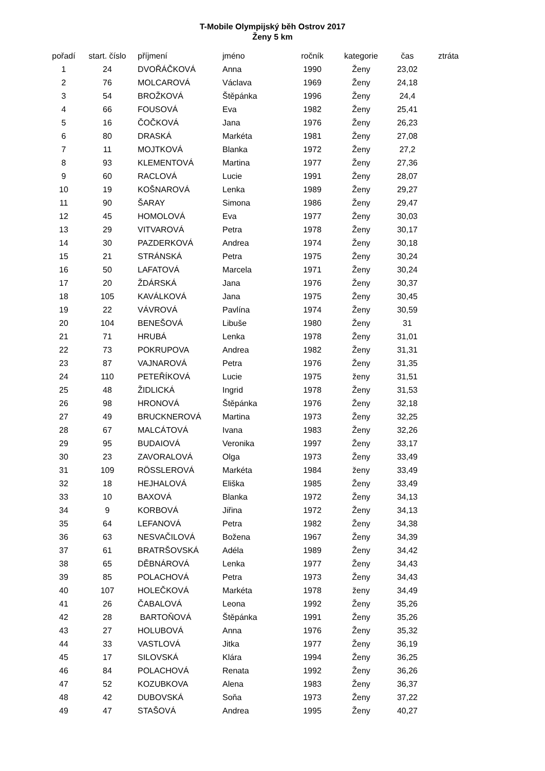T-Mobile Olympijský běh Ostrov 2017
Ženy 5 km
| pořadí | start. číslo | příjmení | jméno | ročník | kategorie | čas | ztráta |
| --- | --- | --- | --- | --- | --- | --- | --- |
| 1 | 24 | DVOŘÁČKOVÁ | Anna | 1990 | Ženy | 23,02 | |
| 2 | 76 | MOLCAROVÁ | Václava | 1969 | Ženy | 24,18 | |
| 3 | 54 | BROŽKOVÁ | Štěpánka | 1996 | Ženy | 24,4 | |
| 4 | 66 | FOUSOVÁ | Eva | 1982 | Ženy | 25,41 | |
| 5 | 16 | ČOČKOVÁ | Jana | 1976 | Ženy | 26,23 | |
| 6 | 80 | DRASKÁ | Markéta | 1981 | Ženy | 27,08 | |
| 7 | 11 | MOJTKOVÁ | Blanka | 1972 | Ženy | 27,2 | |
| 8 | 93 | KLEMENTOVÁ | Martina | 1977 | Ženy | 27,36 | |
| 9 | 60 | RACLOVÁ | Lucie | 1991 | Ženy | 28,07 | |
| 10 | 19 | KOŠNAROVÁ | Lenka | 1989 | Ženy | 29,27 | |
| 11 | 90 | ŠARAY | Simona | 1986 | Ženy | 29,47 | |
| 12 | 45 | HOMOLOVÁ | Eva | 1977 | Ženy | 30,03 | |
| 13 | 29 | VITVAROVÁ | Petra | 1978 | Ženy | 30,17 | |
| 14 | 30 | PAZDERKOVÁ | Andrea | 1974 | Ženy | 30,18 | |
| 15 | 21 | STRÁNSKÁ | Petra | 1975 | Ženy | 30,24 | |
| 16 | 50 | LAFATOVÁ | Marcela | 1971 | Ženy | 30,24 | |
| 17 | 20 | ŽDÁRSKÁ | Jana | 1976 | Ženy | 30,37 | |
| 18 | 105 | KAVÁLKOVÁ | Jana | 1975 | Ženy | 30,45 | |
| 19 | 22 | VÁVROVÁ | Pavlína | 1974 | Ženy | 30,59 | |
| 20 | 104 | BENEŠOVÁ | Libuše | 1980 | Ženy | 31 | |
| 21 | 71 | HRUBÁ | Lenka | 1978 | Ženy | 31,01 | |
| 22 | 73 | POKRUPOVA | Andrea | 1982 | Ženy | 31,31 | |
| 23 | 87 | VAJNAROVÁ | Petra | 1976 | Ženy | 31,35 | |
| 24 | 110 | PETEŘÍKOVÁ | Lucie | 1975 | ženy | 31,51 | |
| 25 | 48 | ŽIDLICKÁ | Ingrid | 1978 | Ženy | 31,53 | |
| 26 | 98 | HRONOVÁ | Štěpánka | 1976 | Ženy | 32,18 | |
| 27 | 49 | BRUCKNEROVÁ | Martina | 1973 | Ženy | 32,25 | |
| 28 | 67 | MALCÁTOVÁ | Ivana | 1983 | Ženy | 32,26 | |
| 29 | 95 | BUDAIOVÁ | Veronika | 1997 | Ženy | 33,17 | |
| 30 | 23 | ZAVORALOVÁ | Olga | 1973 | Ženy | 33,49 | |
| 31 | 109 | RÖSSLEROVÁ | Markéta | 1984 | ženy | 33,49 | |
| 32 | 18 | HEJHALOVÁ | Eliška | 1985 | Ženy | 33,49 | |
| 33 | 10 | BAXOVÁ | Blanka | 1972 | Ženy | 34,13 | |
| 34 | 9 | KORBOVÁ | Jiřina | 1972 | Ženy | 34,13 | |
| 35 | 64 | LEFANOVÁ | Petra | 1982 | Ženy | 34,38 | |
| 36 | 63 | NESVAČILOVÁ | Božena | 1967 | Ženy | 34,39 | |
| 37 | 61 | BRATRŠOVSKÁ | Adéla | 1989 | Ženy | 34,42 | |
| 38 | 65 | DĚBNÁROVÁ | Lenka | 1977 | Ženy | 34,43 | |
| 39 | 85 | POLACHOVÁ | Petra | 1973 | Ženy | 34,43 | |
| 40 | 107 | HOLEČKOVÁ | Markéta | 1978 | ženy | 34,49 | |
| 41 | 26 | ČABALOVÁ | Leona | 1992 | Ženy | 35,26 | |
| 42 | 28 | BARTOŇOVÁ | Štěpánka | 1991 | Ženy | 35,26 | |
| 43 | 27 | HOLUBOVÁ | Anna | 1976 | Ženy | 35,32 | |
| 44 | 33 | VASTLOVÁ | Jitka | 1977 | Ženy | 36,19 | |
| 45 | 17 | SILOVSKÁ | Klára | 1994 | Ženy | 36,25 | |
| 46 | 84 | POLACHOVÁ | Renata | 1992 | Ženy | 36,26 | |
| 47 | 52 | KOZUBKOVA | Alena | 1983 | Ženy | 36,37 | |
| 48 | 42 | DUBOVSKÁ | Soňa | 1973 | Ženy | 37,22 | |
| 49 | 47 | STAŠOVÁ | Andrea | 1995 | Ženy | 40,27 | |